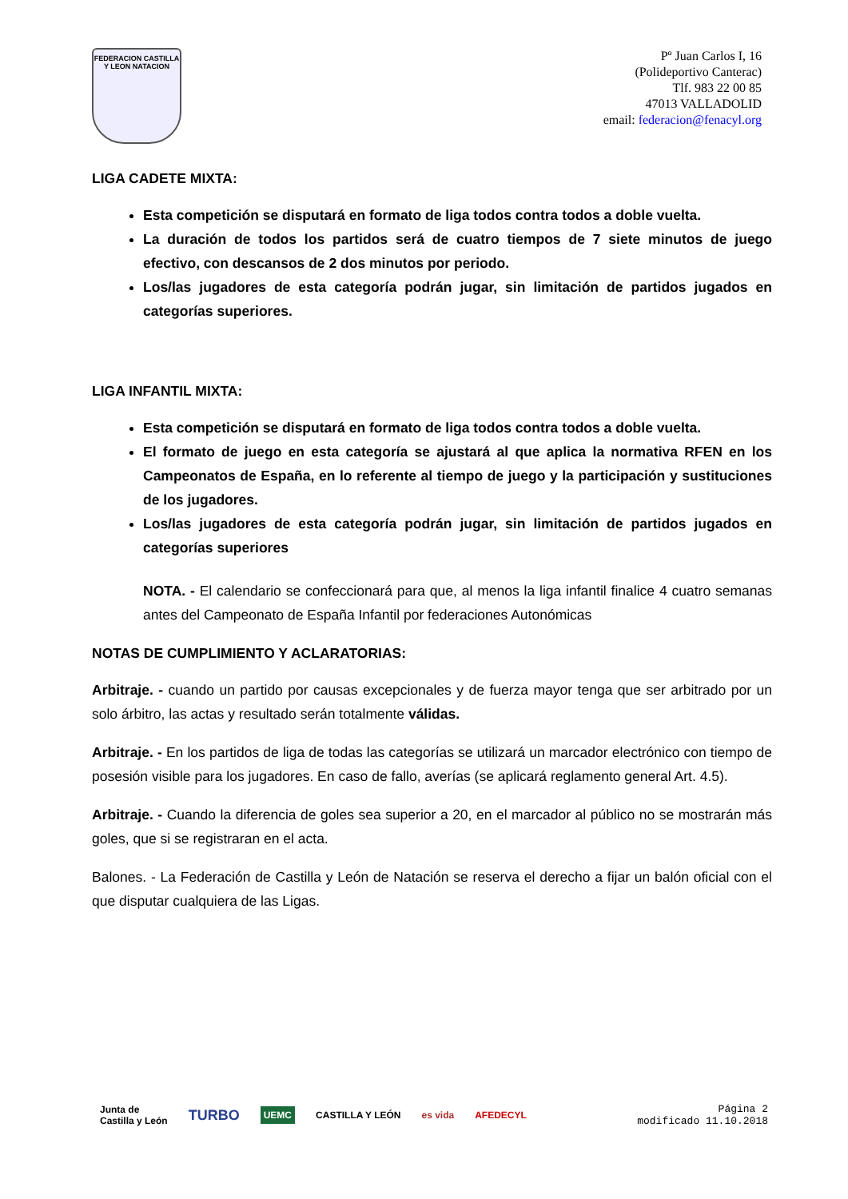FEDERACION CASTILLA Y LEON NATACION
Pº Juan Carlos I, 16
(Polideportivo Canterac)
Tlf. 983 22 00 85
47013 VALLADOLID
email: federacion@fenacyl.org
LIGA CADETE MIXTA:
Esta competición se disputará en formato de liga todos contra todos a doble vuelta.
La duración de todos los partidos será de cuatro tiempos de 7 siete minutos de juego efectivo, con descansos de 2 dos minutos por periodo.
Los/las jugadores de esta categoría podrán jugar, sin limitación de partidos jugados en categorías superiores.
LIGA INFANTIL MIXTA:
Esta competición se disputará en formato de liga todos contra todos a doble vuelta.
El formato de juego en esta categoría se ajustará al que aplica la normativa RFEN en los Campeonatos de España, en lo referente al tiempo de juego y la participación y sustituciones de los jugadores.
Los/las jugadores de esta categoría podrán jugar, sin limitación de partidos jugados en categorías superiores
NOTA. - El calendario se confeccionará para que, al menos la liga infantil finalice 4 cuatro semanas antes del Campeonato de España Infantil por federaciones Autonómicas
NOTAS DE CUMPLIMIENTO Y ACLARATORIAS:
Arbitraje. - cuando un partido por causas excepcionales y de fuerza mayor tenga que ser arbitrado por un solo árbitro, las actas y resultado serán totalmente válidas.
Arbitraje. - En los partidos de liga de todas las categorías se utilizará un marcador electrónico con tiempo de posesión visible para los jugadores. En caso de fallo, averías (se aplicará reglamento general Art. 4.5).
Arbitraje. - Cuando la diferencia de goles sea superior a 20, en el marcador al público no se mostrarán más goles, que si se registraran en el acta.
Balones. - La Federación de Castilla y León de Natación se reserva el derecho a fijar un balón oficial con el que disputar cualquiera de las Ligas.
Junta de
Castilla y León TURBO UEMC CASTILLA Y LEÓN es vida AFEDECYL
Página 2
modificado 11.10.2018